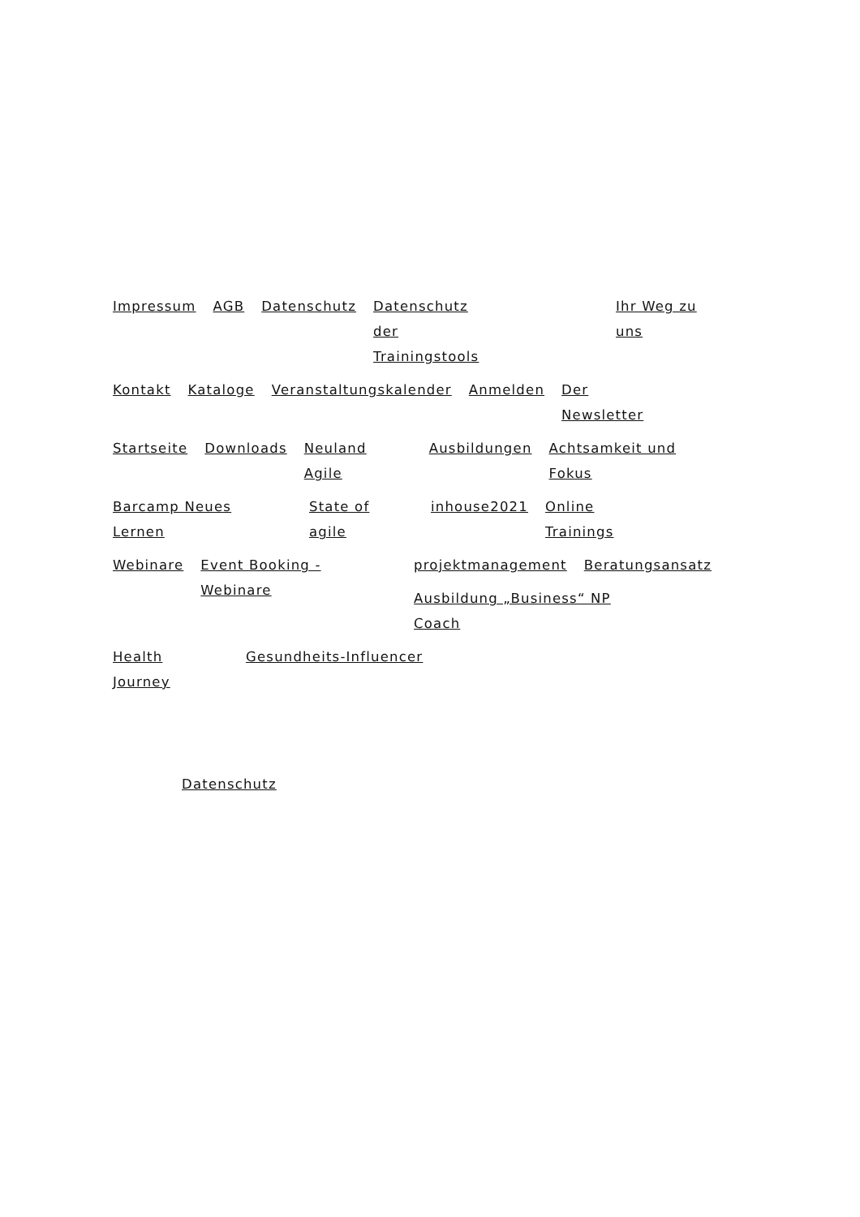Impressum AGB Datenschutz Datenschutz der Trainingstools Ihr Weg zu uns
Kontakt Kataloge Veranstaltungskalender Anmelden Der Newsletter
Startseite Downloads Neuland Agile Ausbildungen Achtsamkeit und Fokus
Barcamp Neues Lernen State of agile inhouse2021 Online Trainings
Webinare Event Booking - Webinare projektmanagement Beratungsansatz
Ausbildung „Business“ NP Coach
Health Journey Gesundheits-Influencer
Datenschutz